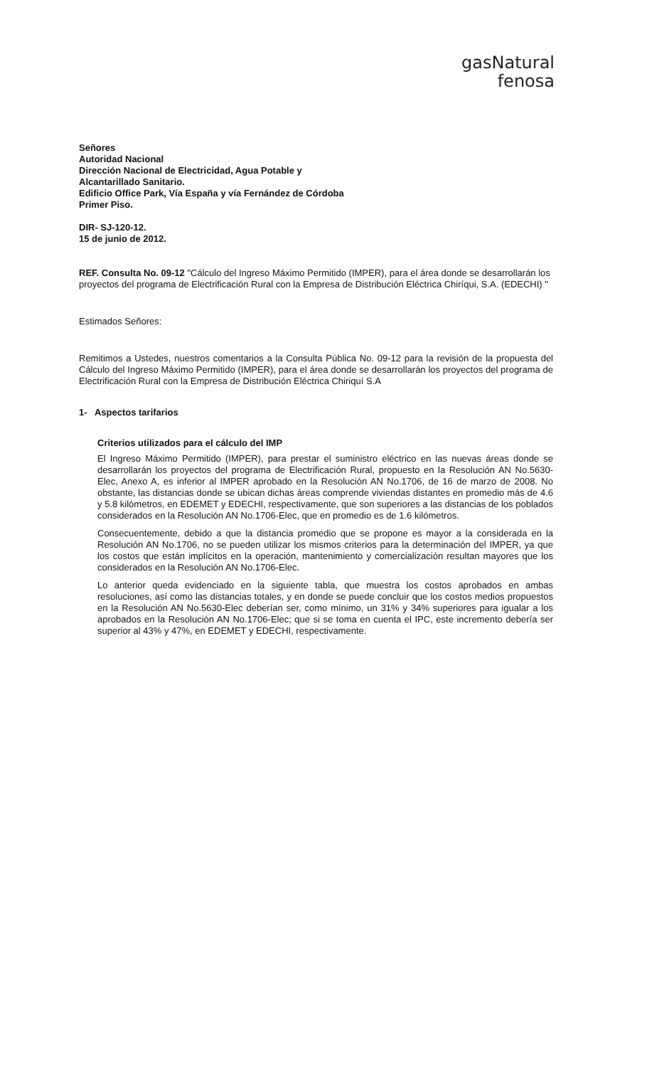gasNatural
fenosa
Señores
Autoridad Nacional
Dirección Nacional de Electricidad, Agua Potable y
Alcantarillado Sanitario.
Edificio Office Park, Vía España y vía Fernández de Córdoba
Primer Piso.
DIR- SJ-120-12.
15 de junio de 2012.
REF. Consulta No. 09-12 "Cálculo del Ingreso Máximo Permitido (IMPER), para el área donde se desarrollarán los proyectos del programa de Electrificación Rural con la Empresa de Distribución Eléctrica Chiríqui, S.A. (EDECHI) "
Estimados Señores:
Remitimos a Ustedes, nuestros comentarios a la Consulta Pública No. 09-12 para la revisión de la propuesta del Cálculo del Ingreso Máximo Permitido (IMPER), para el área donde se desarrollarán los proyectos del programa de Electrificación Rural con la Empresa de Distribución Eléctrica Chiriquí S.A
1- Aspectos tarifarios
Criterios utilizados para el cálculo del IMP
El Ingreso Máximo Permitido (IMPER), para prestar el suministro eléctrico en las nuevas áreas donde se desarrollarán los proyectos del programa de Electrificación Rural, propuesto en la Resolución AN No.5630-Elec, Anexo A, es inferior al IMPER aprobado en la Resolución AN No.1706, de 16 de marzo de 2008. No obstante, las distancias donde se ubican dichas áreas comprende viviendas distantes en promedio más de 4.6 y 5.8 kilómetros, en EDEMET y EDECHI, respectivamente, que son superiores a las distancias de los poblados considerados en la Resolución AN No.1706-Elec, que en promedio es de 1.6 kilómetros.
Consecuentemente, debido a que la distancia promedio que se propone es mayor a la considerada en la Resolución AN No.1706, no se pueden utilizar los mismos criterios para la determinación del IMPER, ya que los costos que están implícitos en la operación, mantenimiento y comercialización resultan mayores que los considerados en la Resolución AN No.1706-Elec.
Lo anterior queda evidenciado en la siguiente tabla, que muestra los costos aprobados en ambas resoluciones, así como las distancias totales, y en donde se puede concluir que los costos medios propuestos en la Resolución AN No.5630-Elec deberían ser, como mínimo, un 31% y 34% superiores para igualar a los aprobados en la Resolución AN No.1706-Elec; que si se toma en cuenta el IPC, este incremento debería ser superior al 43% y 47%, en EDEMET y EDECHI, respectivamente.